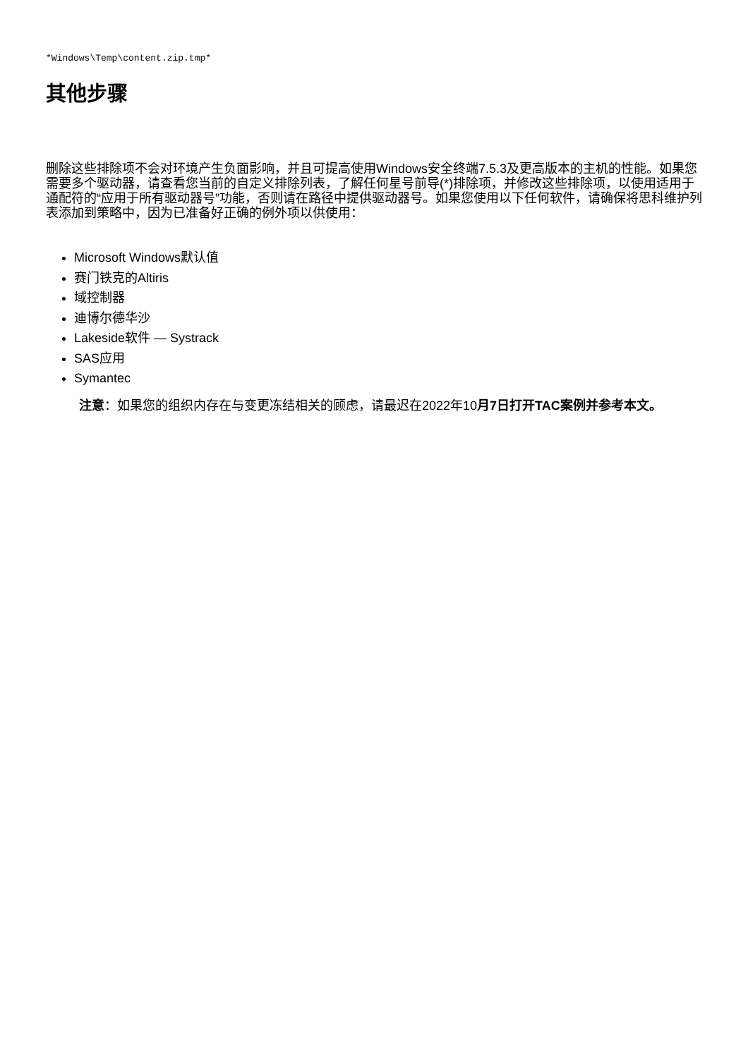*Windows\Temp\content.zip.tmp*
其他步骤
删除这些排除项不会对环境产生负面影响，并且可提高使用Windows安全终端7.5.3及更高版本的主机的性能。如果您需要多个驱动器，请查看您当前的自定义排除列表，了解任何星号前导(*)排除项，并修改这些排除项，以使用适用于通配符的“应用于所有驱动器号”功能，否则请在路径中提供驱动器号。如果您使用以下任何软件，请确保将思科维护列表添加到策略中，因为已准备好正确的例外项以供使用：
Microsoft Windows默认值
赛门铁克的Altiris
域控制器
迪博尔德华沙
Lakeside软件 — Systrack
SAS应用
Symantec
注意：如果您的组织内存在与变更冻结相关的顾虑，请最迟在2022年10月7日打开TAC案例并参考本文。